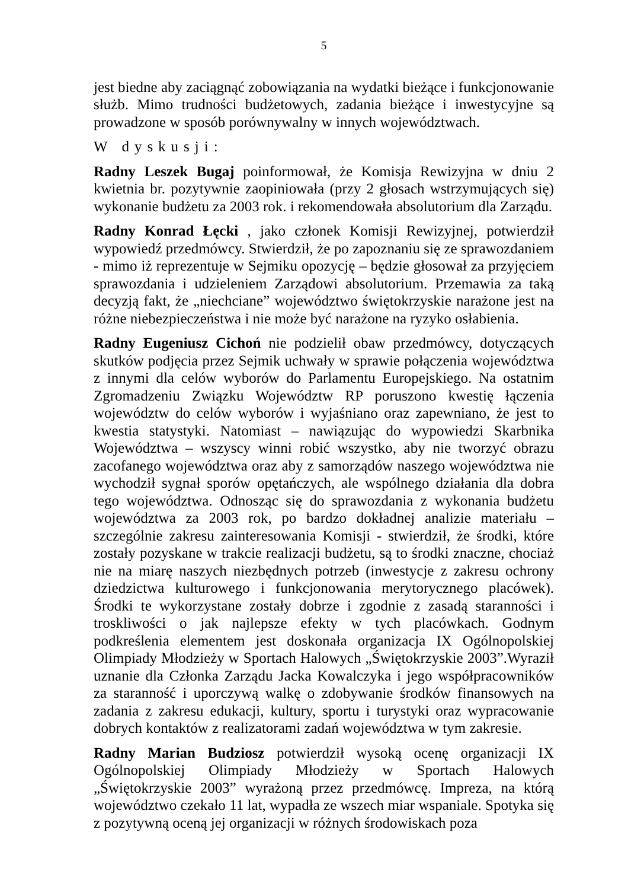5
jest biedne aby zaciągnąć zobowiązania na wydatki bieżące i funkcjonowanie służb. Mimo trudności budżetowych, zadania bieżące i inwestycyjne są prowadzone w sposób porównywalny w innych województwach.
W dyskusji:
Radny Leszek Bugaj poinformował, że Komisja Rewizyjna w dniu 2 kwietnia br. pozytywnie zaopiniowała (przy 2 głosach wstrzymujących się) wykonanie budżetu za 2003 rok. i rekomendowała absolutorium dla Zarządu.
Radny Konrad Łęcki , jako członek Komisji Rewizyjnej, potwierdził wypowiedź przedmówcy. Stwierdził, że po zapoznaniu się ze sprawozdaniem - mimo iż reprezentuje w Sejmiku opozycję – będzie głosował za przyjęciem sprawozdania i udzieleniem Zarządowi absolutorium. Przemawia za taką decyzją fakt, że „niechciane” województwo świętokrzyskie narażone jest na różne niebezpieczeństwa i nie może być narażone na ryzyko osłabienia.
Radny Eugeniusz Cichoń nie podzielił obaw przedmówcy, dotyczących skutków podjęcia przez Sejmik uchwały w sprawie połączenia województwa z innymi dla celów wyborów do Parlamentu Europejskiego. Na ostatnim Zgromadzeniu Związku Województw RP poruszono kwestię łączenia województw do celów wyborów i wyjaśniano oraz zapewniano, że jest to kwestia statystyki. Natomiast – nawiązując do wypowiedzi Skarbnika Województwa – wszyscy winni robić wszystko, aby nie tworzyć obrazu zacofanego województwa oraz aby z samorządów naszego województwa nie wychodził sygnał sporów opętańczych, ale wspólnego działania dla dobra tego województwa. Odnosząc się do sprawozdania z wykonania budżetu województwa za 2003 rok, po bardzo dokładnej analizie materiału – szczególnie zakresu zainteresowania Komisji - stwierdził, że środki, które zostały pozyskane w trakcie realizacji budżetu, są to środki znaczne, chociaż nie na miarę naszych niezbędnych potrzeb (inwestycje z zakresu ochrony dziedzictwa kulturowego i funkcjonowania merytorycznego placówek). Środki te wykorzystane zostały dobrze i zgodnie z zasadą staranności i troskliwości o jak najlepsze efekty w tych placówkach. Godnym podkreślenia elementem jest doskonała organizacja IX Ogólnopolskiej Olimpiady Młodzieży w Sportach Halowych „Świętokrzyskie 2003”.Wyraził uznanie dla Członka Zarządu Jacka Kowalczyka i jego współpracowników za staranność i uporczywą walkę o zdobywanie środków finansowych na zadania z zakresu edukacji, kultury, sportu i turystyki oraz wypracowanie dobrych kontaktów z realizatorami zadań województwa w tym zakresie.
Radny Marian Budziosz potwierdził wysoką ocenę organizacji IX Ogólnopolskiej Olimpiady Młodzieży w Sportach Halowych „Świętokrzyskie 2003” wyrażoną przez przedmówcę. Impreza, na którą województwo czekało 11 lat, wypadła ze wszech miar wspaniale. Spotyka się z pozytywną oceną jej organizacji w różnych środowiskach poza